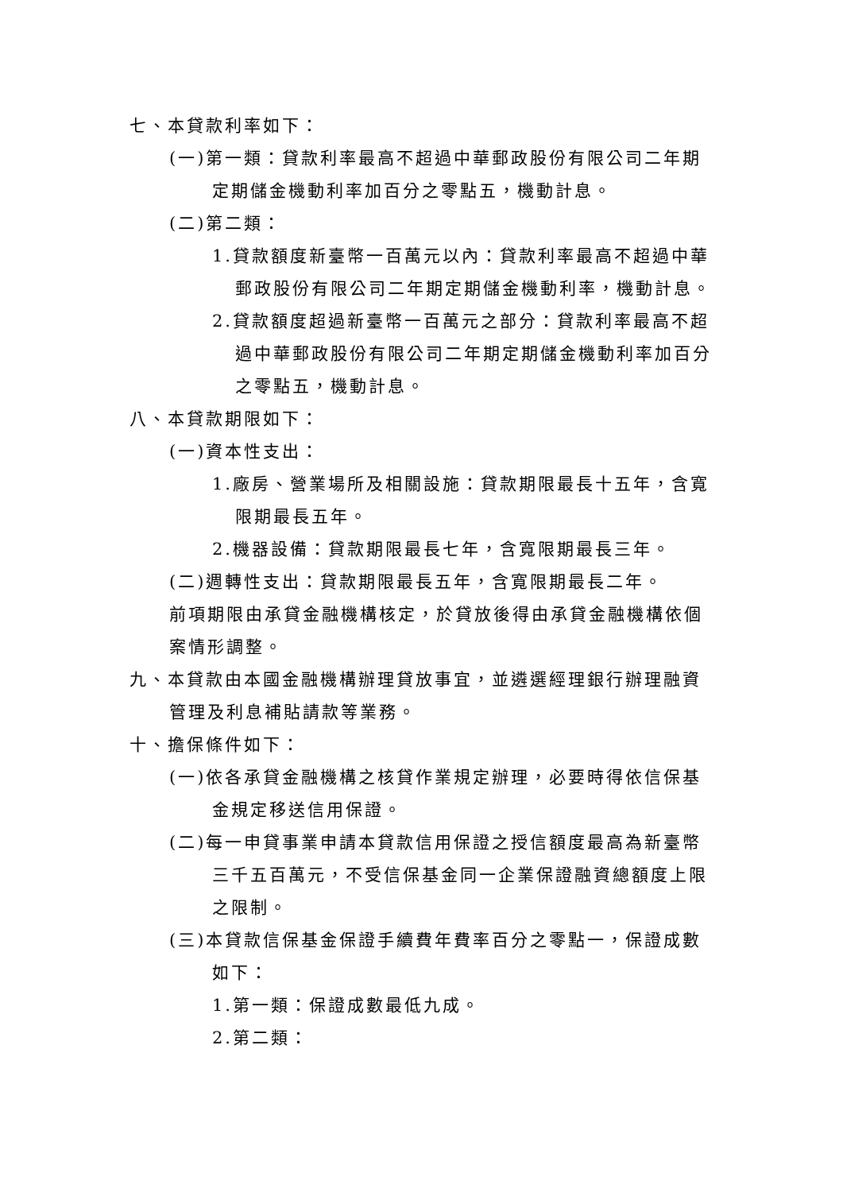七、本貸款利率如下：
(一)第一類：貸款利率最高不超過中華郵政股份有限公司二年期定期儲金機動利率加百分之零點五，機動計息。
(二)第二類：
1.貸款額度新臺幣一百萬元以內：貸款利率最高不超過中華郵政股份有限公司二年期定期儲金機動利率，機動計息。
2.貸款額度超過新臺幣一百萬元之部分：貸款利率最高不超過中華郵政股份有限公司二年期定期儲金機動利率加百分之零點五，機動計息。
八、本貸款期限如下：
(一)資本性支出：
1.廠房、營業場所及相關設施：貸款期限最長十五年，含寬限期最長五年。
2.機器設備：貸款期限最長七年，含寬限期最長三年。
(二)週轉性支出：貸款期限最長五年，含寬限期最長二年。
前項期限由承貸金融機構核定，於貸放後得由承貸金融機構依個案情形調整。
九、本貸款由本國金融機構辦理貸放事宜，並遴選經理銀行辦理融資管理及利息補貼請款等業務。
十、擔保條件如下：
(一)依各承貸金融機構之核貸作業規定辦理，必要時得依信保基金規定移送信用保證。
(二)每一申貸事業申請本貸款信用保證之授信額度最高為新臺幣三千五百萬元，不受信保基金同一企業保證融資總額度上限之限制。
(三)本貸款信保基金保證手續費年費率百分之零點一，保證成數如下：
1.第一類：保證成數最低九成。
2.第二類：